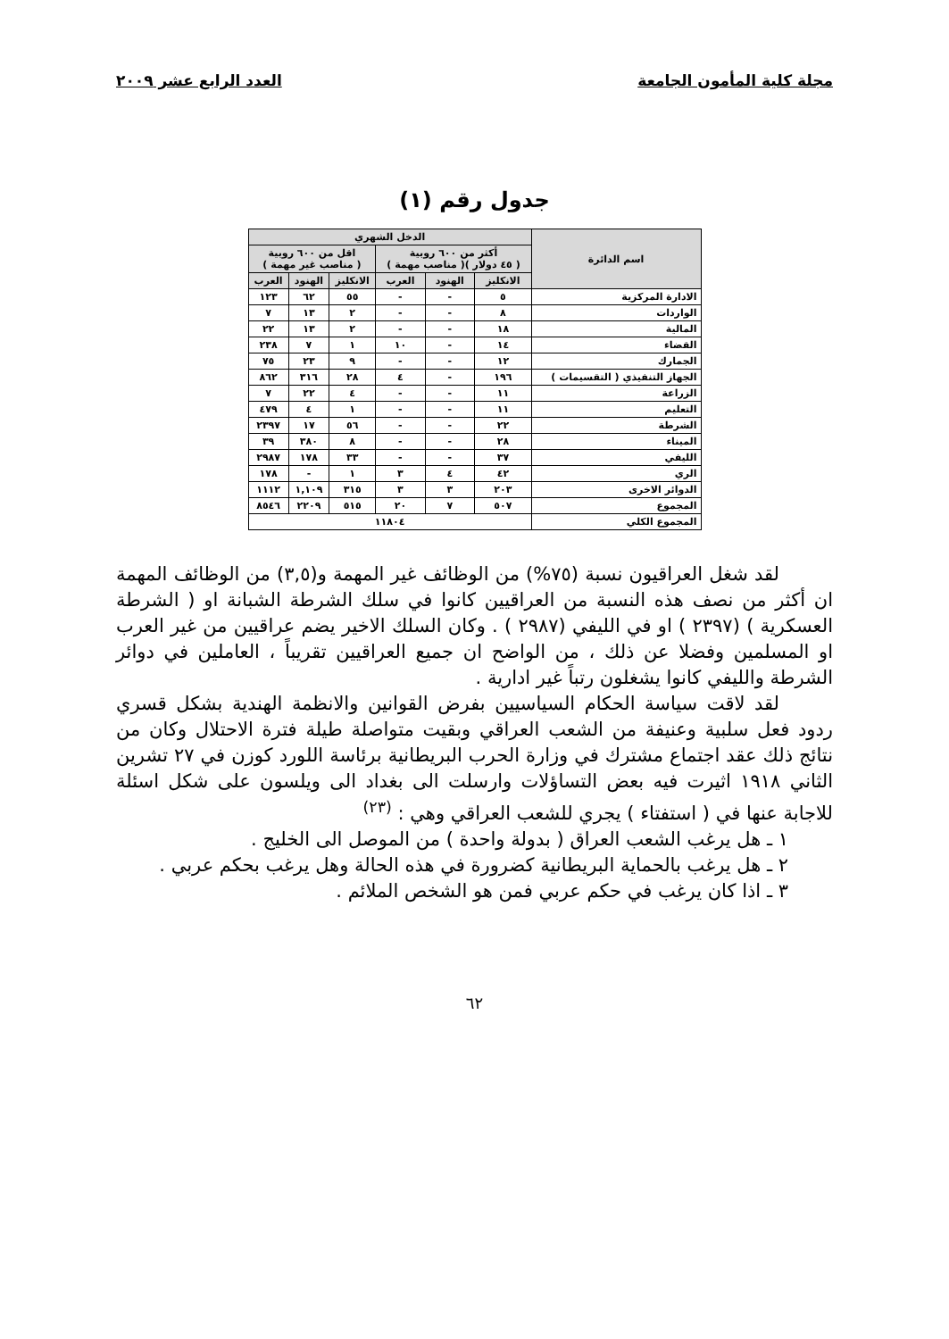مجلة كلية المأمون الجامعة العدد الرابع عشر ٢٠٠٩
جدول رقم (١)
| اسم الدائرة | الدخل الشهري | | | | | |
| --- | --- | --- | --- | --- | --- | --- |
| | أكثر من ٦٠٠ روبية ( ٤٥ دولار )( مناصب مهمة ) | | | اقل من ٦٠٠ روبية ( مناصب غير مهمة ) | | |
| | الانكليز | الهنود | العرب | الانكليز | الهنود | العرب |
| الادارة المركزية | ٥ | - | - | ٥٥ | ٦٢ | ١٢٣ |
| الواردات | ٨ | - | - | ٢ | ١٣ | ٧ |
| المالية | ١٨ | - | - | ٢ | ١٣ | ٢٢ |
| القضاء | ١٤ | - | ١٠ | ١ | ٧ | ٢٣٨ |
| الجمارك | ١٢ | - | - | ٩ | ٢٣ | ٧٥ |
| الجهاز التنفيذي ( التقسيمات ) | ١٩٦ | - | ٤ | ٢٨ | ٣١٦ | ٨٦٢ |
| الزراعة | ١١ | - | - | ٤ | ٢٢ | ٧ |
| التعليم | ١١ | - | - | ١ | ٤ | ٤٧٩ |
| الشرطة | ٢٢ | - | - | ٥٦ | ١٧ | ٢٣٩٧ |
| الميناء | ٢٨ | - | - | ٨ | ٣٨٠ | ٣٩ |
| الليفي | ٣٧ | - | - | ٣٣ | ١٧٨ | ٢٩٨٧ |
| الري | ٤٢ | ٤ | ٣ | ١ | - | ١٧٨ |
| الدوائر الاخرى | ٢٠٣ | ٣ | ٣ | ٣١٥ | ١,١٠٩ | ١١١٢ |
| المجموع | ٥٠٧ | ٧ | ٢٠ | ٥١٥ | ٢٢٠٩ | ٨٥٤٦ |
| المجموع الكلي | ١١٨٠٤ | | | | | |
لقد شغل العراقيون نسبة (٧٥%) من الوظائف غير المهمة و(٣,٥) من الوظائف المهمة ان أكثر من نصف هذه النسبة من العراقيين كانوا في سلك الشرطة الشبانة او ( الشرطة العسكرية ) (٢٣٩٧ ) او في الليفي (٢٩٨٧ ) . وكان السلك الاخير يضم عراقيين من غير العرب او المسلمين وفضلا عن ذلك ، من الواضح ان جميع العراقيين تقريباً ، العاملين في دوائر الشرطة والليفي كانوا يشغلون رتباً غير ادارية .
لقد لاقت سياسة الحكام السياسيين بفرض القوانين والانظمة الهندية بشكل قسري ردود فعل سلبية وعنيفة من الشعب العراقي وبقيت متواصلة طيلة فترة الاحتلال وكان من نتائج ذلك عقد اجتماع مشترك في وزارة الحرب البريطانية برئاسة اللورد كوزن في ٢٧ تشرين الثاني ١٩١٨ اثيرت فيه بعض التساؤلات وارسلت الى بغداد الى ويلسون على شكل اسئلة للاجابة عنها في ( استفتاء ) يجري للشعب العراقي وهي : <sup>(٢٣)</sup>
١ ـ هل يرغب الشعب العراق ( بدولة واحدة ) من الموصل الى الخليج .
٢ ـ هل يرغب بالحماية البريطانية كضرورة في هذه الحالة وهل يرغب بحكم عربي .
٣ ـ اذا كان يرغب في حكم عربي فمن هو الشخص الملائم .
٦٢